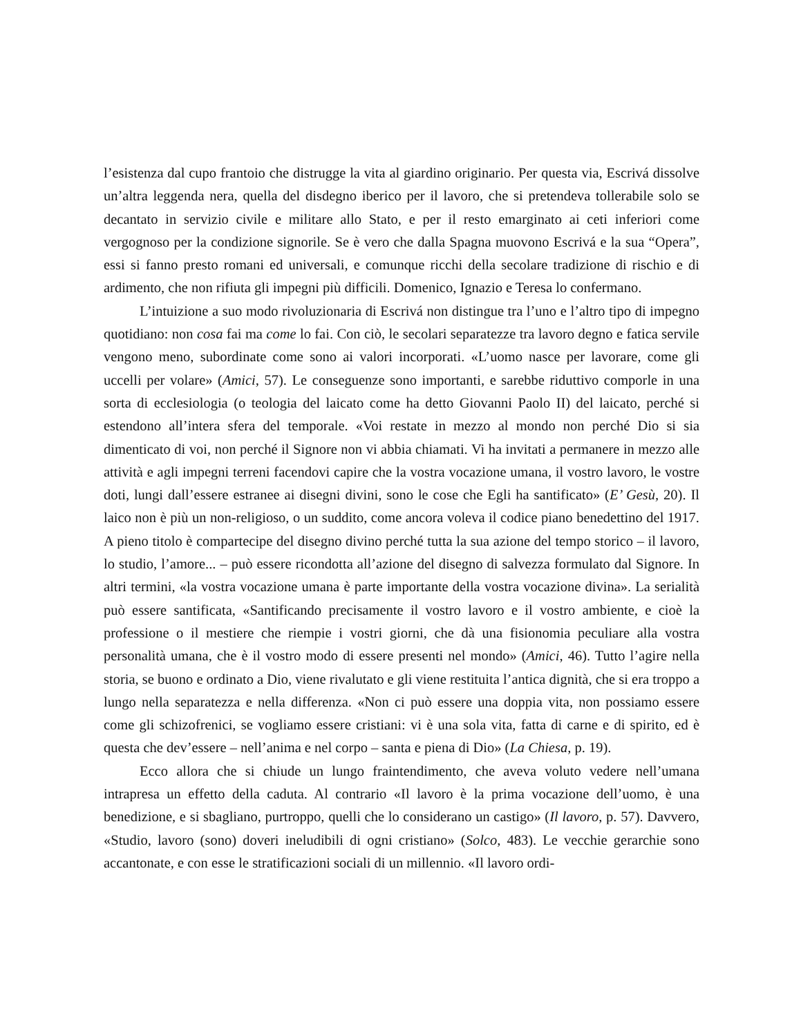l’esistenza dal cupo frantoio che distrugge la vita al giardino originario. Per questa via, Escrivá dissolve un’altra leggenda nera, quella del disdegno iberico per il lavoro, che si pretendeva tollerabile solo se decantato in servizio civile e militare allo Stato, e per il resto emarginato ai ceti inferiori come vergognoso per la condizione signorile. Se è vero che dalla Spagna muovono Escrivá e la sua “Opera”, essi si fanno presto romani ed universali, e comunque ricchi della secolare tradizione di rischio e di ardimento, che non rifiuta gli impegni più difficili. Domenico, Ignazio e Teresa lo confermano.
L’intuizione a suo modo rivoluzionaria di Escrivá non distingue tra l’uno e l’altro tipo di impegno quotidiano: non cosa fai ma come lo fai. Con ciò, le secolari separatezze tra lavoro degno e fatica servile vengono meno, subordinate come sono ai valori incorporati. «L’uomo nasce per lavorare, come gli uccelli per volare» (Amici, 57). Le conseguenze sono importanti, e sarebbe riduttivo comporle in una sorta di ecclesiologia (o teologia del laicato come ha detto Giovanni Paolo II) del laicato, perché si estendono all’intera sfera del temporale. «Voi restate in mezzo al mondo non perché Dio si sia dimenticato di voi, non perché il Signore non vi abbia chiamati. Vi ha invitati a permanere in mezzo alle attività e agli impegni terreni facendovi capire che la vostra vocazione umana, il vostro lavoro, le vostre doti, lungi dall’essere estranee ai disegni divini, sono le cose che Egli ha santificato» (E’ Gesù, 20). Il laico non è più un non-religioso, o un suddito, come ancora voleva il codice piano benedettino del 1917. A pieno titolo è compartecipe del disegno divino perché tutta la sua azione del tempo storico – il lavoro, lo studio, l’amore... – può essere ricondotta all’azione del disegno di salvezza formulato dal Signore. In altri termini, «la vostra vocazione umana è parte importante della vostra vocazione divina». La serialità può essere santificata, «Santificando precisamente il vostro lavoro e il vostro ambiente, e cioè la professione o il mestiere che riempie i vostri giorni, che dà una fisionomia peculiare alla vostra personalità umana, che è il vostro modo di essere presenti nel mondo» (Amici, 46). Tutto l’agire nella storia, se buono e ordinato a Dio, viene rivalutato e gli viene restituita l’antica dignità, che si era troppo a lungo nella separatezza e nella differenza. «Non ci può essere una doppia vita, non possiamo essere come gli schizofrenici, se vogliamo essere cristiani: vi è una sola vita, fatta di carne e di spirito, ed è questa che dev’essere – nell’anima e nel corpo – santa e piena di Dio» (La Chiesa, p. 19).
Ecco allora che si chiude un lungo fraintendimento, che aveva voluto vedere nell’umana intrapresa un effetto della caduta. Al contrario «Il lavoro è la prima vocazione dell’uomo, è una benedizione, e si sbagliano, purtroppo, quelli che lo considerano un castigo» (Il lavoro, p. 57). Davvero, «Studio, lavoro (sono) doveri ineludibili di ogni cristiano» (Solco, 483). Le vecchie gerarchie sono accantonate, e con esse le stratificazioni sociali di un millennio. «Il lavoro ordi-